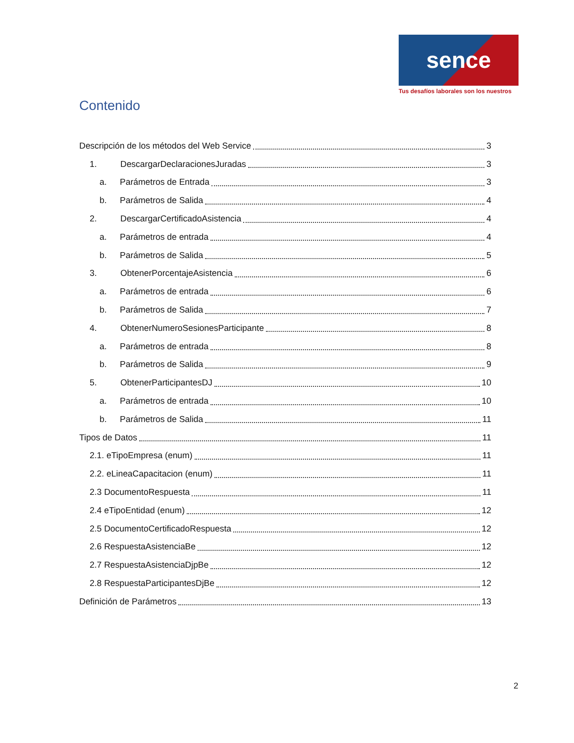sence
Tus desafíos laborales son los nuestros
Contenido
Descripción de los métodos del Web Service 3
1. DescargarDeclaracionesJuradas 3
a. Parámetros de Entrada 3
b. Parámetros de Salida 4
2. DescargarCertificadoAsistencia 4
a. Parámetros de entrada 4
b. Parámetros de Salida 5
3. ObtenerPorcentajeAsistencia 6
a. Parámetros de entrada 6
b. Parámetros de Salida 7
4. ObtenerNumeroSesionesParticipante 8
a. Parámetros de entrada 8
b. Parámetros de Salida 9
5. ObtenerParticipantesDJ 10
a. Parámetros de entrada 10
b. Parámetros de Salida 11
Tipos de Datos 11
2.1. eTipoEmpresa (enum) 11
2.2. eLineaCapacitacion (enum) 11
2.3 DocumentoRespuesta 11
2.4 eTipoEntidad (enum) 12
2.5 DocumentoCertificadoRespuesta 12
2.6 RespuestaAsistenciaBe 12
2.7 RespuestaAsistenciaDjpBe 12
2.8 RespuestaParticipantesDjBe 12
Definición de Parámetros 13
2